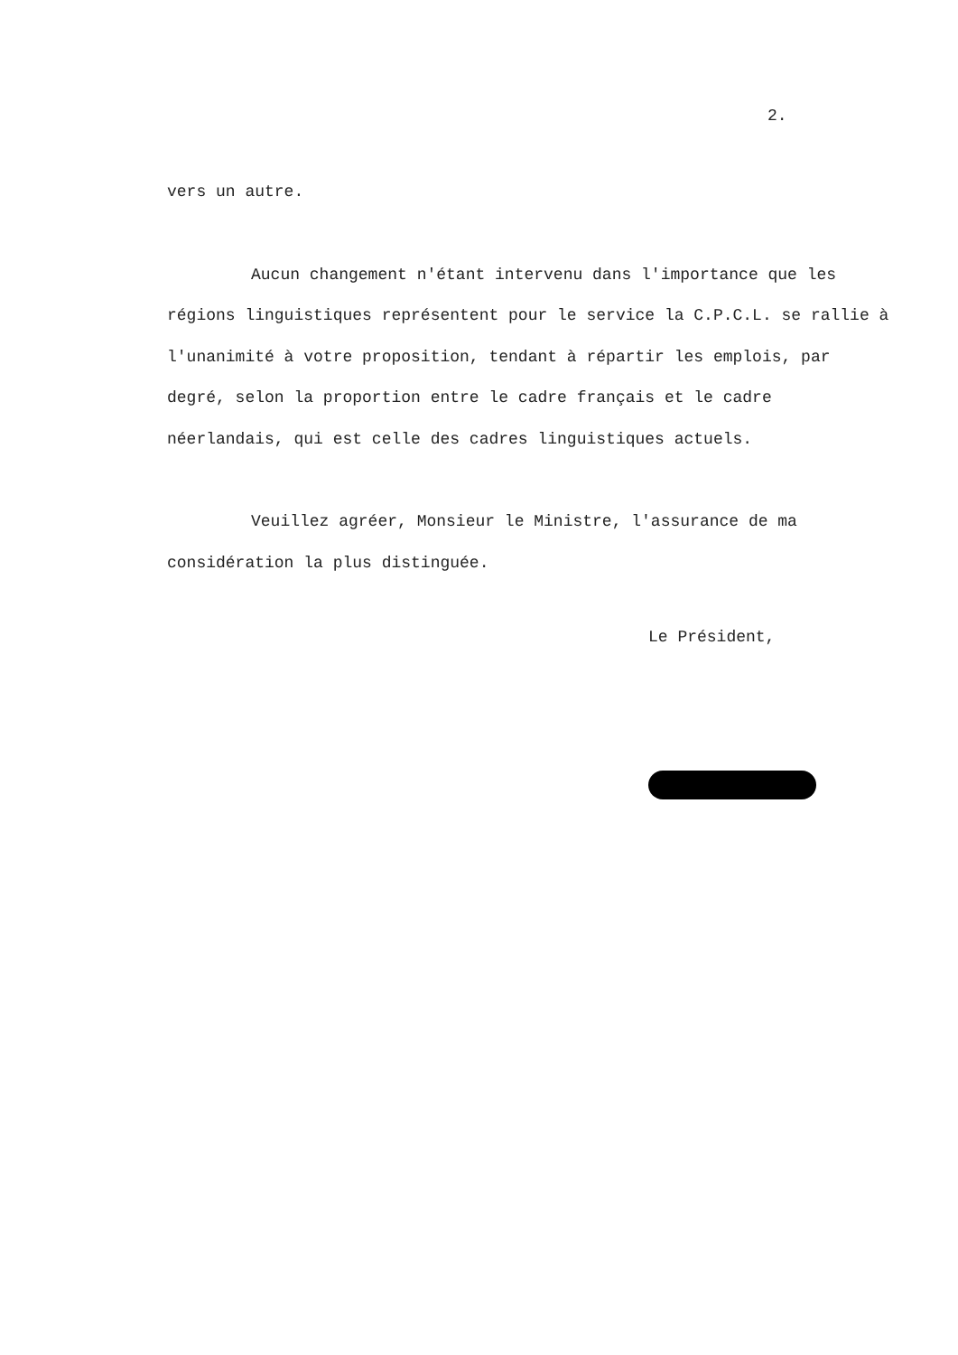2.
vers un autre.
Aucun changement n'étant intervenu dans l'importance que les régions linguistiques représentent pour le service la C.P.C.L. se rallie à l'unanimité à votre proposition, tendant à répartir les emplois, par degré, selon la proportion entre le cadre français et le cadre néerlandais, qui est celle des cadres linguistiques actuels.
Veuillez agréer, Monsieur le Ministre, l'assurance de ma considération la plus distinguée.
Le Président,